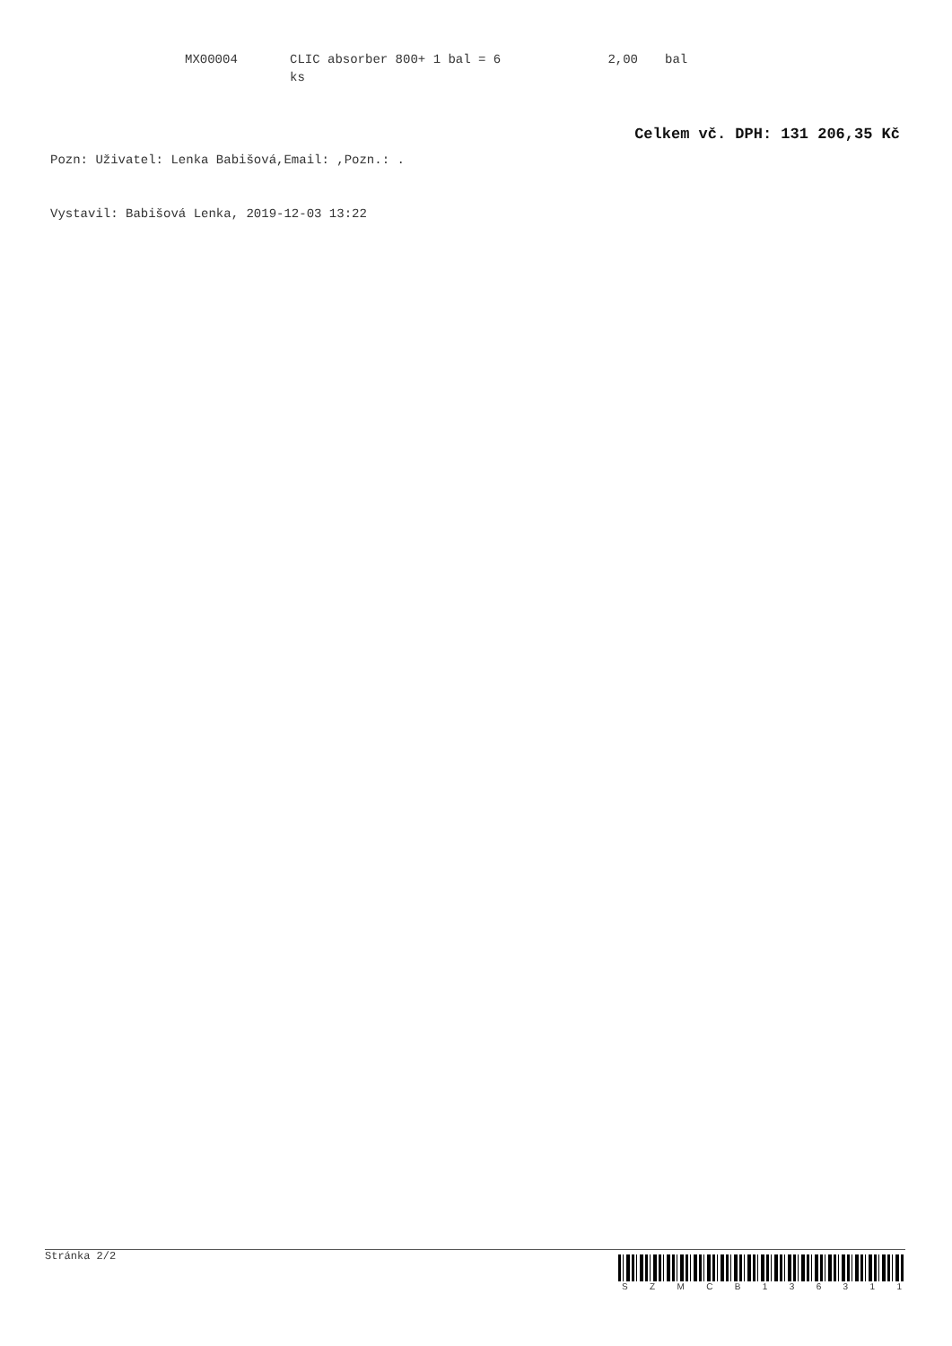| MX00004 | CLIC absorber 800+ 1 bal = 6 ks | 2,00 | bal |
Celkem vč. DPH: 131 206,35 Kč
Pozn: Uživatel: Lenka Babišová,Email: ,Pozn.: .
Vystavil: Babišová Lenka, 2019-12-03 13:22
Stránka 2/2 S Z M C B 1 3 6 3 1 1